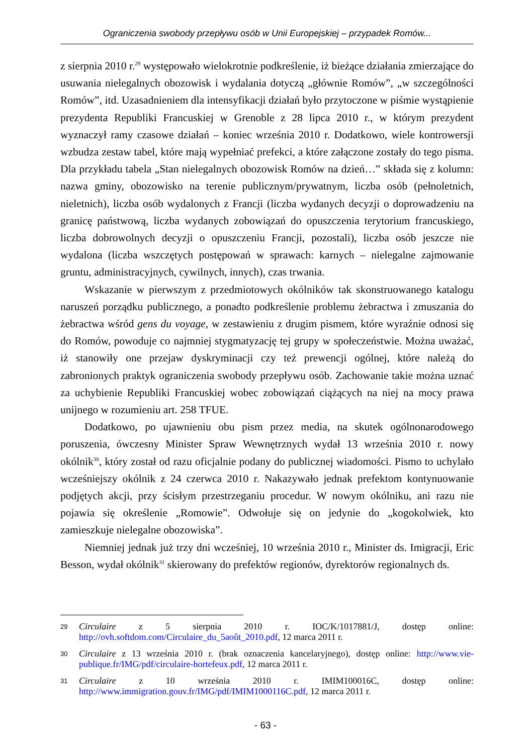Ograniczenia swobody przepływu osób w Unii Europejskiej – przypadek Romów...
z sierpnia 2010 r.<sup>29</sup> występowało wielokrotnie podkreślenie, iż bieżące działania zmierzające do usuwania nielegalnych obozowisk i wydalania dotyczą „głównie Romów”, „w szczególności Romów”, itd. Uzasadnieniem dla intensyfikacji działań było przytoczone w piśmie wystąpienie prezydenta Republiki Francuskiej w Grenoble z 28 lipca 2010 r., w którym prezydent wyznaczył ramy czasowe działań – koniec września 2010 r. Dodatkowo, wiele kontrowersji wzbudza zestaw tabel, które mają wypełniać prefekci, a które załączone zostały do tego pisma. Dla przykładu tabela „Stan nielegalnych obozowisk Romów na dzień…” składa się z kolumn: nazwa gminy, obozowisko na terenie publicznym/prywatnym, liczba osób (pełnoletnich, nieletnich), liczba osób wydalonych z Francji (liczba wydanych decyzji o doprowadzeniu na granicę państwową, liczba wydanych zobowiązań do opuszczenia terytorium francuskiego, liczba dobrowolnych decyzji o opuszczeniu Francji, pozostali), liczba osób jeszcze nie wydalona (liczba wszczętych postępowań w sprawach: karnych – nielegalne zajmowanie gruntu, administracyjnych, cywilnych, innych), czas trwania.
Wskazanie w pierwszym z przedmiotowych okólników tak skonstruowanego katalogu naruszeń porządku publicznego, a ponadto podkreślenie problemu żebractwa i zmuszania do żebractwa wśród gens du voyage, w zestawieniu z drugim pismem, które wyraźnie odnosi się do Romów, powoduje co najmniej stygmatyzację tej grupy w społeczeństwie. Można uważać, iż stanowiły one przejaw dyskryminacji czy też prewencji ogólnej, które należą do zabronionych praktyk ograniczenia swobody przepływu osób. Zachowanie takie można uznać za uchybienie Republiki Francuskiej wobec zobowiązań ciążących na niej na mocy prawa unijnego w rozumieniu art. 258 TFUE.
Dodatkowo, po ujawnieniu obu pism przez media, na skutek ogólnonarodowego poruszenia, ówczesny Minister Spraw Wewnętrznych wydał 13 września 2010 r. nowy okólnik<sup>30</sup>, który został od razu oficjalnie podany do publicznej wiadomości. Pismo to uchylało wcześniejszy okólnik z 24 czerwca 2010 r. Nakazywało jednak prefektom kontynuowanie podjętych akcji, przy ścisłym przestrzeganiu procedur. W nowym okólniku, ani razu nie pojawia się określenie „Romowie”. Odwołuje się on jedynie do „kogokolwiek, kto zamieszkuje nielegalne obozowiska”.
Niemniej jednak już trzy dni wcześniej, 10 września 2010 r., Minister ds. Imigracji, Eric Besson, wydał okólnik<sup>31</sup> skierowany do prefektów regionów, dyrektorów regionalnych ds.
29 Circulaire z 5 sierpnia 2010 r. IOC/K/1017881/J, dostęp online: http://ovh.softdom.com/Circulaire_du_5août_2010.pdf, 12 marca 2011 r.
30 Circulaire z 13 września 2010 r. (brak oznaczenia kancelaryjnego), dostęp online: http://www.vie-publique.fr/IMG/pdf/circulaire-hortefeux.pdf, 12 marca 2011 r.
31 Circulaire z 10 września 2010 r. IMIM100016C, dostęp online: http://www.immigration.gouv.fr/IMG/pdf/IMIM1000116C.pdf, 12 marca 2011 r.
- 63 -